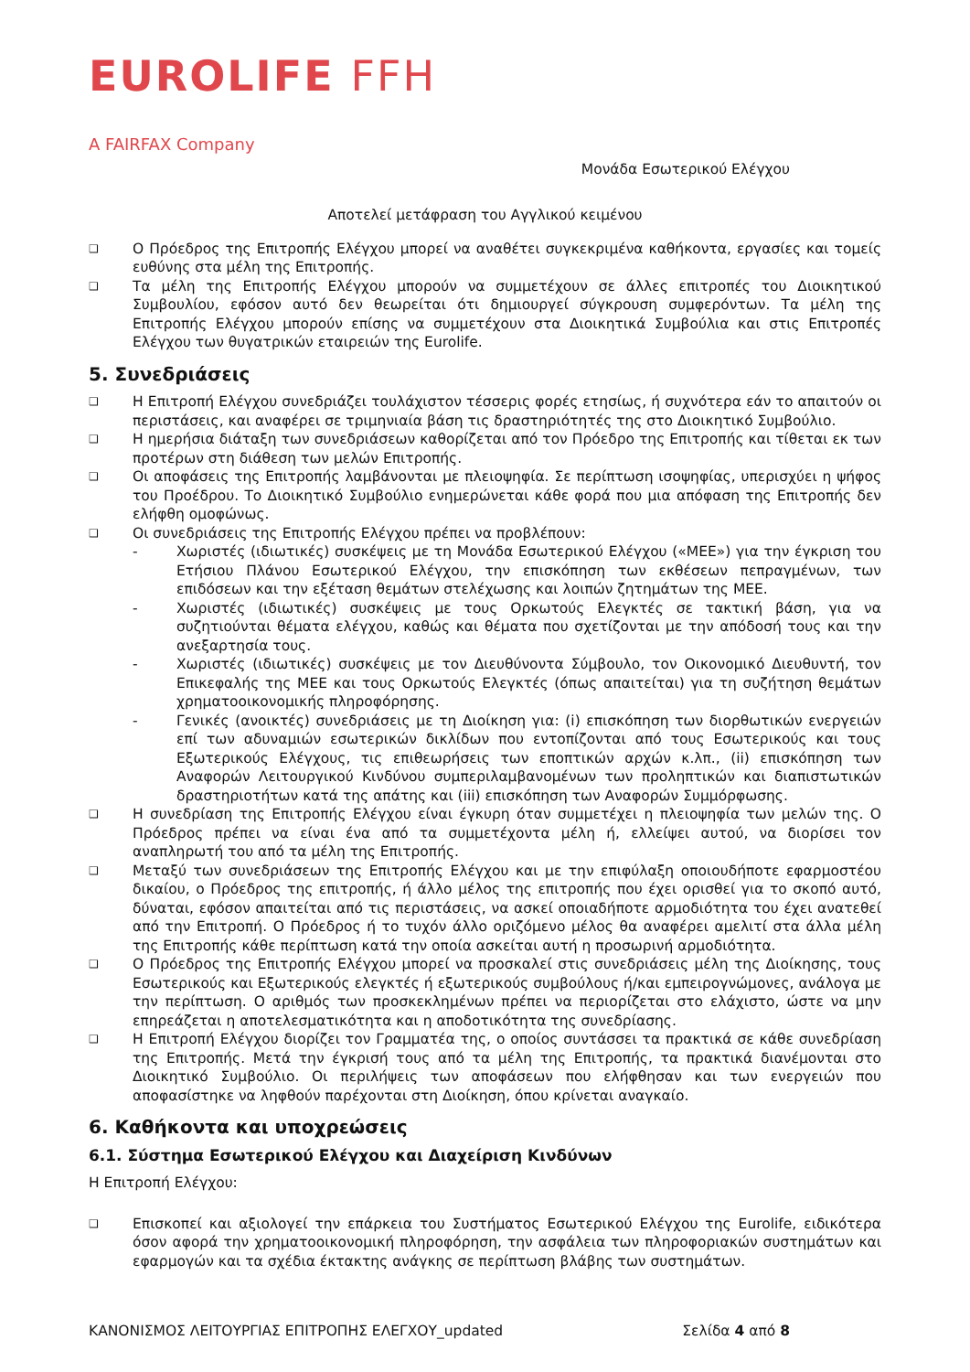EUROLIFE FFH
A FAIRFAX Company
Μονάδα Εσωτερικού Ελέγχου
Αποτελεί μετάφραση του Αγγλικού κειμένου
❑
Ο Πρόεδρος της Επιτροπής Ελέγχου μπορεί να αναθέτει συγκεκριμένα καθήκοντα, εργασίες και τομείς ευθύνης στα μέλη της Επιτροπής.
❑
Τα μέλη της Επιτροπής Ελέγχου μπορούν να συμμετέχουν σε άλλες επιτροπές του Διοικητικού Συμβουλίου, εφόσον αυτό δεν θεωρείται ότι δημιουργεί σύγκρουση συμφερόντων. Τα μέλη της Επιτροπής Ελέγχου μπορούν επίσης να συμμετέχουν στα Διοικητικά Συμβούλια και στις Επιτροπές Ελέγχου των θυγατρικών εταιρειών της Eurolife.
5. Συνεδριάσεις
❑
Η Επιτροπή Ελέγχου συνεδριάζει τουλάχιστον τέσσερις φορές ετησίως, ή συχνότερα εάν το απαιτούν οι περιστάσεις, και αναφέρει σε τριμηνιαία βάση τις δραστηριότητές της στο Διοικητικό Συμβούλιο.
❑
Η ημερήσια διάταξη των συνεδριάσεων καθορίζεται από τον Πρόεδρο της Επιτροπής και τίθεται εκ των προτέρων στη διάθεση των μελών Επιτροπής.
❑
Οι αποφάσεις της Επιτροπής λαμβάνονται με πλειοψηφία. Σε περίπτωση ισοψηφίας, υπερισχύει η ψήφος του Προέδρου. Το Διοικητικό Συμβούλιο ενημερώνεται κάθε φορά που μια απόφαση της Επιτροπής δεν ελήφθη ομοφώνως.
❑
Οι συνεδριάσεις της Επιτροπής Ελέγχου πρέπει να προβλέπουν:
- Χωριστές (ιδιωτικές) συσκέψεις με τη Μονάδα Εσωτερικού Ελέγχου («ΜΕΕ») για την έγκριση του Ετήσιου Πλάνου Εσωτερικού Ελέγχου, την επισκόπηση των εκθέσεων πεπραγμένων, των επιδόσεων και την εξέταση θεμάτων στελέχωσης και λοιπών ζητημάτων της ΜΕΕ.
- Χωριστές (ιδιωτικές) συσκέψεις με τους Ορκωτούς Ελεγκτές σε τακτική βάση, για να συζητιούνται θέματα ελέγχου, καθώς και θέματα που σχετίζονται με την απόδοσή τους και την ανεξαρτησία τους.
- Χωριστές (ιδιωτικές) συσκέψεις με τον Διευθύνοντα Σύμβουλο, τον Οικονομικό Διευθυντή, τον Επικεφαλής της ΜΕΕ και τους Ορκωτούς Ελεγκτές (όπως απαιτείται) για τη συζήτηση θεμάτων χρηματοοικονομικής πληροφόρησης.
- Γενικές (ανοικτές) συνεδριάσεις με τη Διοίκηση για: (i) επισκόπηση των διορθωτικών ενεργειών επί των αδυναμιών εσωτερικών δικλίδων που εντοπίζονται από τους Εσωτερικούς και τους Εξωτερικούς Ελέγχους, τις επιθεωρήσεις των εποπτικών αρχών κ.λπ., (ii) επισκόπηση των Αναφορών Λειτουργικού Κινδύνου συμπεριλαμβανομένων των προληπτικών και διαπιστωτικών δραστηριοτήτων κατά της απάτης και (iii) επισκόπηση των Αναφορών Συμμόρφωσης.
❑
Η συνεδρίαση της Επιτροπής Ελέγχου είναι έγκυρη όταν συμμετέχει η πλειοψηφία των μελών της. Ο Πρόεδρος πρέπει να είναι ένα από τα συμμετέχοντα μέλη ή, ελλείψει αυτού, να διορίσει τον αναπληρωτή του από τα μέλη της Επιτροπής.
❑
Μεταξύ των συνεδριάσεων της Επιτροπής Ελέγχου και με την επιφύλαξη οποιουδήποτε εφαρμοστέου δικαίου, ο Πρόεδρος της επιτροπής, ή άλλο μέλος της επιτροπής που έχει ορισθεί για το σκοπό αυτό, δύναται, εφόσον απαιτείται από τις περιστάσεις, να ασκεί οποιαδήποτε αρμοδιότητα του έχει ανατεθεί από την Επιτροπή. Ο Πρόεδρος ή το τυχόν άλλο οριζόμενο μέλος θα αναφέρει αμελιτί στα άλλα μέλη της Επιτροπής κάθε περίπτωση κατά την οποία ασκείται αυτή η προσωρινή αρμοδιότητα.
❑
Ο Πρόεδρος της Επιτροπής Ελέγχου μπορεί να προσκαλεί στις συνεδριάσεις μέλη της Διοίκησης, τους Εσωτερικούς και Εξωτερικούς ελεγκτές ή εξωτερικούς συμβούλους ή/και εμπειρογνώμονες, ανάλογα με την περίπτωση. Ο αριθμός των προσκεκλημένων πρέπει να περιορίζεται στο ελάχιστο, ώστε να μην επηρεάζεται η αποτελεσματικότητα και η αποδοτικότητα της συνεδρίασης.
❑
Η Επιτροπή Ελέγχου διορίζει τον Γραμματέα της, ο οποίος συντάσσει τα πρακτικά σε κάθε συνεδρίαση της Επιτροπής. Μετά την έγκρισή τους από τα μέλη της Επιτροπής, τα πρακτικά διανέμονται στο Διοικητικό Συμβούλιο. Οι περιλήψεις των αποφάσεων που ελήφθησαν και των ενεργειών που αποφασίστηκε να ληφθούν παρέχονται στη Διοίκηση, όπου κρίνεται αναγκαίο.
6. Καθήκοντα και υποχρεώσεις
6.1. Σύστημα Εσωτερικού Ελέγχου και Διαχείριση Κινδύνων
Η Επιτροπή Ελέγχου:
❑
Επισκοπεί και αξιολογεί την επάρκεια του Συστήματος Εσωτερικού Ελέγχου της Eurolife, ειδικότερα όσον αφορά την χρηματοοικονομική πληροφόρηση, την ασφάλεια των πληροφοριακών συστημάτων και εφαρμογών και τα σχέδια έκτακτης ανάγκης σε περίπτωση βλάβης των συστημάτων.
ΚΑΝΟΝΙΣΜΟΣ ΛΕΙΤΟΥΡΓΙΑΣ ΕΠΙΤΡΟΠΗΣ ΕΛΕΓΧΟΥ_updated Σελίδα 4 από 8